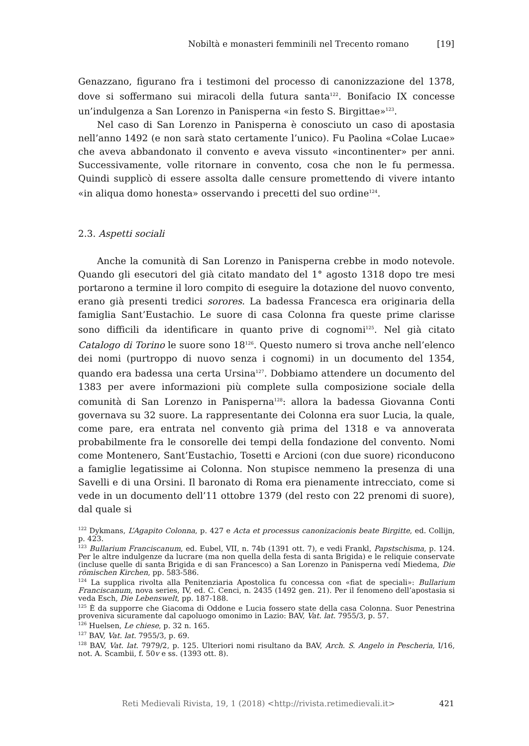Nobiltà e monasteri femminili nel Trecento romano [19]
Genazzano, figurano fra i testimoni del processo di canonizzazione del 1378, dove si soffermano sui miracoli della futura santa<sup>122</sup>. Bonifacio IX concesse un’indulgenza a San Lorenzo in Panisperna «in festo S. Birgittae»<sup>123</sup>.
Nel caso di San Lorenzo in Panisperna è conosciuto un caso di apostasia nell’anno 1492 (e non sarà stato certamente l’unico). Fu Paolina «Colae Lucae» che aveva abbandonato il convento e aveva vissuto «incontinenter» per anni. Successivamente, volle ritornare in convento, cosa che non le fu permessa. Quindi supplicò di essere assolta dalle censure promettendo di vivere intanto «in aliqua domo honesta» osservando i precetti del suo ordine<sup>124</sup>.
2.3. Aspetti sociali
Anche la comunità di San Lorenzo in Panisperna crebbe in modo notevole. Quando gli esecutori del già citato mandato del 1° agosto 1318 dopo tre mesi portarono a termine il loro compito di eseguire la dotazione del nuovo convento, erano già presenti tredici sorores. La badessa Francesca era originaria della famiglia Sant’Eustachio. Le suore di casa Colonna fra queste prime clarisse sono difficili da identificare in quanto prive di cognomi<sup>125</sup>. Nel già citato Catalogo di Torino le suore sono 18<sup>126</sup>. Questo numero si trova anche nell’elenco dei nomi (purtroppo di nuovo senza i cognomi) in un documento del 1354, quando era badessa una certa Ursina<sup>127</sup>. Dobbiamo attendere un documento del 1383 per avere informazioni più complete sulla composizione sociale della comunità di San Lorenzo in Panisperna<sup>128</sup>: allora la badessa Giovanna Conti governava su 32 suore. La rappresentante dei Colonna era suor Lucia, la quale, come pare, era entrata nel convento già prima del 1318 e va annoverata probabilmente fra le consorelle dei tempi della fondazione del convento. Nomi come Montenero, Sant’Eustachio, Tosetti e Arcioni (con due suore) riconducono a famiglie legatissime ai Colonna. Non stupisce nemmeno la presenza di una Savelli e di una Orsini. Il baronato di Roma era pienamente intrecciato, come si vede in un documento dell’11 ottobre 1379 (del resto con 22 prenomi di suore), dal quale si
<sup>122</sup> Dykmans, L’Agapito Colonna, p. 427 e Acta et processus canonizacionis beate Birgitte, ed. Collijn, p. 423.
<sup>123</sup> Bullarium Franciscanum, ed. Eubel, VII, n. 74b (1391 ott. 7), e vedi Frankl, Papstschisma, p. 124. Per le altre indulgenze da lucrare (ma non quella della festa di santa Brigida) e le reliquie conservate (incluse quelle di santa Brigida e di san Francesco) a San Lorenzo in Panisperna vedi Miedema, Die römischen Kirchen, pp. 583-586.
<sup>124</sup> La supplica rivolta alla Penitenziaria Apostolica fu concessa con «fiat de speciali»: Bullarium Franciscanum, nova series, IV, ed. C. Cenci, n. 2435 (1492 gen. 21). Per il fenomeno dell’apostasia si veda Esch, Die Lebenswelt, pp. 187-188.
<sup>125</sup> È da supporre che Giacoma di Oddone e Lucia fossero state della casa Colonna. Suor Penestrina proveniva sicuramente dal capoluogo omonimo in Lazio: BAV, Vat. lat. 7955/3, p. 57.
<sup>126</sup> Huelsen, Le chiese, p. 32 n. 165.
<sup>127</sup> BAV, Vat. lat. 7955/3, p. 69.
<sup>128</sup> BAV, Vat. lat. 7979/2, p. 125. Ulteriori nomi risultano da BAV, Arch. S. Angelo in Pescheria, I/16, not. A. Scambii, f. 50v e ss. (1393 ott. 8).
Reti Medievali Rivista, 19, 1 (2018) <http://rivista.retimedievali.it> 421